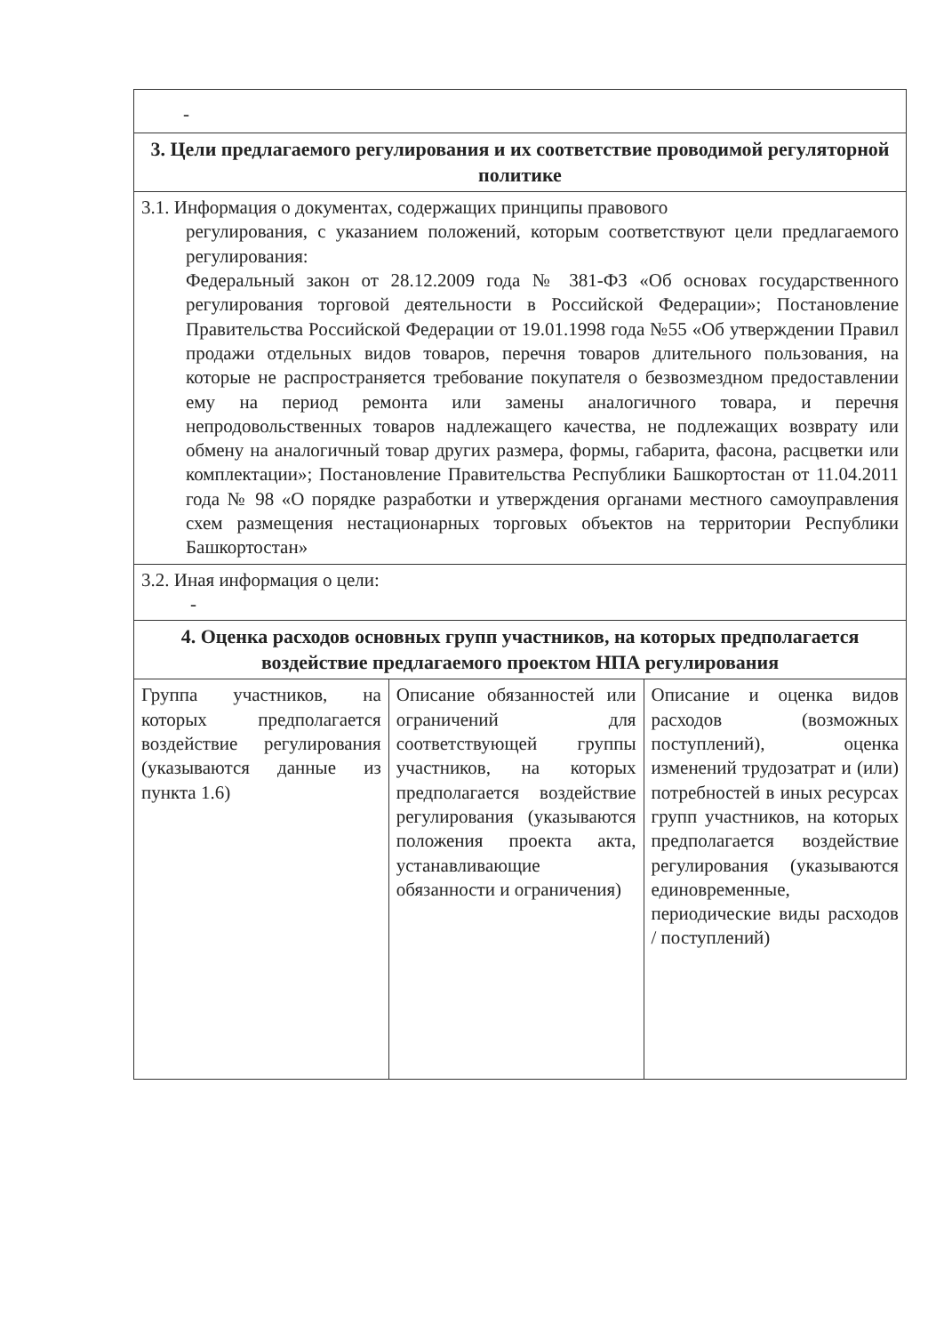| - | | |
| 3. Цели предлагаемого регулирования и их соответствие проводимой регуляторной политике | | |
| 3.1. Информация о документах, содержащих принципы правового регулирования, с указанием положений, которым соответствуют цели предлагаемого регулирования: Федеральный закон от 28.12.2009 года № 381-ФЗ «Об основах государственного регулирования торговой деятельности в Российской Федерации»; Постановление Правительства Российской Федерации от 19.01.1998 года №55 «Об утверждении Правил продажи отдельных видов товаров, перечня товаров длительного пользования, на которые не распространяется требование покупателя о безвозмездном предоставлении ему на период ремонта или замены аналогичного товара, и перечня непродовольственных товаров надлежащего качества, не подлежащих возврату или обмену на аналогичный товар других размера, формы, габарита, фасона, расцветки или комплектации»; Постановление Правительства Республики Башкортостан от 11.04.2011 года № 98 «О порядке разработки и утверждения органами местного самоуправления схем размещения нестационарных торговых объектов на территории Республики Башкортостан» | | |
| 3.2. Иная информация о цели: - | | |
| 4. Оценка расходов основных групп участников, на которых предполагается воздействие предлагаемого проектом НПА регулирования | | |
| Группа участников, на которых предполагается воздействие регулирования (указываются данные из пункта 1.6) | Описание обязанностей или ограничений для соответствующей группы участников, на которых предполагается воздействие регулирования (указываются положения проекта акта, устанавливающие обязанности и ограничения) | Описание и оценка видов расходов (возможных поступлений), оценка изменений трудозатрат и (или) потребностей в иных ресурсах групп участников, на которых предполагается воздействие регулирования (указываются единовременные, периодические виды расходов / поступлений) |